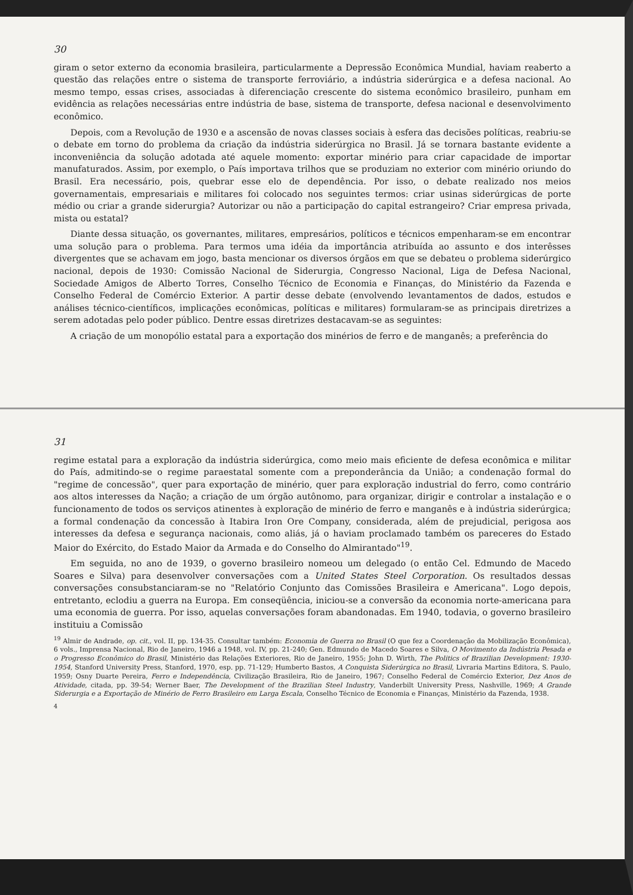30
giram o setor externo da economia brasileira, particularmente a Depressão Econômica Mundial, haviam reaberto a questão das relações entre o sistema de transporte ferroviário, a indústria siderúrgica e a defesa nacional. Ao mesmo tempo, essas crises, associadas à diferenciação crescente do sistema econômico brasileiro, punham em evidência as relações necessárias entre indústria de base, sistema de transporte, defesa nacional e desenvolvimento econômico.
Depois, com a Revolução de 1930 e a ascensão de novas classes sociais à esfera das decisões políticas, reabriu-se o debate em torno do problema da criação da indústria siderúrgica no Brasil. Já se tornara bastante evidente a inconveniência da solução adotada até aquele momento: exportar minério para criar capacidade de importar manufaturados. Assim, por exemplo, o País importava trilhos que se produziam no exterior com minério oriundo do Brasil. Era necessário, pois, quebrar esse elo de dependência. Por isso, o debate realizado nos meios governamentais, empresariais e militares foi colocado nos seguintes termos: criar usinas siderúrgicas de porte médio ou criar a grande siderurgia? Autorizar ou não a participação do capital estrangeiro? Criar empresa privada, mista ou estatal?
Diante dessa situação, os governantes, militares, empresários, políticos e técnicos empenharam-se em encontrar uma solução para o problema. Para termos uma idéia da importância atribuída ao assunto e dos interêsses divergentes que se achavam em jogo, basta mencionar os diversos órgãos em que se debateu o problema siderúrgico nacional, depois de 1930: Comissão Nacional de Siderurgia, Congresso Nacional, Liga de Defesa Nacional, Sociedade Amigos de Alberto Torres, Conselho Técnico de Economia e Finanças, do Ministério da Fazenda e Conselho Federal de Comércio Exterior. A partir desse debate (envolvendo levantamentos de dados, estudos e análises técnico-científicos, implicações econômicas, políticas e militares) formularam-se as principais diretrizes a serem adotadas pelo poder público. Dentre essas diretrizes destacavam-se as seguintes:
A criação de um monopólio estatal para a exportação dos minérios de ferro e de manganês; a preferência do
31
regime estatal para a exploração da indústria siderúrgica, como meio mais eficiente de defesa econômica e militar do País, admitindo-se o regime paraestatal somente com a preponderância da União; a condenação formal do "regime de concessão", quer para exportação de minério, quer para exploração industrial do ferro, como contrário aos altos interesses da Nação; a criação de um órgão autônomo, para organizar, dirigir e controlar a instalação e o funcionamento de todos os serviços atinentes à exploração de minério de ferro e manganês e à indústria siderúrgica; a formal condenação da concessão à Itabira Iron Ore Company, considerada, além de prejudicial, perigosa aos interesses da defesa e segurança nacionais, como aliás, já o haviam proclamado também os pareceres do Estado Maior do Exército, do Estado Maior da Armada e do Conselho do Almirantado"<sup>19</sup>.
Em seguida, no ano de 1939, o governo brasileiro nomeou um delegado (o então Cel. Edmundo de Macedo Soares e Silva) para desenvolver conversações com a United States Steel Corporation. Os resultados dessas conversações consubstanciaram-se no "Relatório Conjunto das Comissões Brasileira e Americana". Logo depois, entretanto, eclodiu a guerra na Europa. Em conseqüência, iniciou-se a conversão da economia norte-americana para uma economia de guerra. Por isso, aquelas conversações foram abandonadas. Em 1940, todavia, o governo brasileiro instituiu a Comissão
<sup>19</sup> Almir de Andrade, op. cit., vol. II, pp. 134-35. Consultar também: Economia de Guerra no Brasil (O que fez a Coordenação da Mobilização Econômica), 6 vols., Imprensa Nacional, Rio de Janeiro, 1946 a 1948, vol. IV, pp. 21-240; Gen. Edmundo de Macedo Soares e Silva, O Movimento da Indústria Pesada e o Progresso Econômico do Brasil, Ministério das Relações Exteriores, Rio de Janeiro, 1955; John D. Wirth, The Politics of Brazilian Development: 1930-1954, Stanford University Press, Stanford, 1970, esp. pp. 71-129; Humberto Bastos, A Conquista Siderúrgica no Brasil, Livraria Martins Editora, S. Paulo, 1959; Osny Duarte Pereira, Ferro e Independência, Civilização Brasileira, Rio de Janeiro, 1967; Conselho Federal de Comércio Exterior, Dez Anos de Atividade, citada, pp. 39-54; Werner Baer, The Development of the Brazilian Steel Industry, Vanderbilt University Press, Nashville, 1969; A Grande Siderurgia e a Exportação de Minério de Ferro Brasileiro em Larga Escala, Conselho Técnico de Economia e Finanças, Ministério da Fazenda, 1938.
4